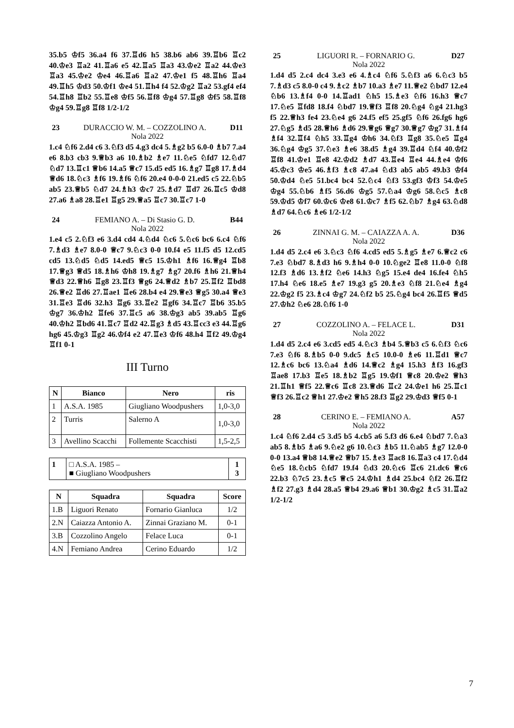35.b5 ♔f5 36.a4 f6 37.♖d6 h5 38.b6 ab6 39.♖b6 ♖c2 40.♔e3 ♖a2 41.♖a6 e5 42.♖a5 ♖a3 43.♔e2 ♖a2 44.♔e3 ♖a3 45.♔e2 ♔e4 46.♖a6 ♖a2 47.♔e1 f5 48.♖h6 ♖a4 49.♖h5 ♔d3 50.♔f1 ♔e4 51.♖h4 f4 52.♔g2 ♖a2 53.gf4 ef4 54.♖h8 ♖b2 55.♖e8 ♔f5 56.♖f8 ♔g4 57.♖g8 ♔f5 58.♖f8 ♔g4 59.♖g8 ♖f8 1/2-1/2
23 DURACCIO W. M. – COZZOLINO A. D11
Nola 2022
1.c4 ♘f6 2.d4 c6 3.♘f3 d5 4.g3 dc4 5.♗g2 b5 6.0-0 ♗b7 7.a4 e6 8.b3 cb3 9.♕b3 a6 10.♗b2 ♗e7 11.♘e5 ♘fd7 12.♘d7 ♘d7 13.♖c1 ♕b6 14.a5 ♕c7 15.d5 ed5 16.♗g7 ♖g8 17.♗d4 ♕d6 18.♘c3 ♗f6 19.♗f6 ♘f6 20.e4 0-0-0 21.ed5 c5 22.♘b5 ab5 23.♕b5 ♘d7 24.♗h3 ♔c7 25.♗d7 ♖d7 26.♖c5 ♔d8 27.a6 ♗a8 28.♖e1 ♖g5 29.♕a5 ♖c7 30.♖c7 1-0
24 FEMIANO A. – Di Stasio G. D. B44
Nola 2022
1.e4 c5 2.♘f3 e6 3.d4 cd4 4.♘d4 ♘c6 5.♘c6 bc6 6.c4 ♘f6 7.♗d3 ♗e7 8.0-0 ♕c7 9.♘c3 0-0 10.f4 e5 11.f5 d5 12.cd5 cd5 13.♘d5 ♘d5 14.ed5 ♕c5 15.♔h1 ♗f6 16.♕g4 ♖b8 17.♕g3 ♕d5 18.♗h6 ♔h8 19.♗g7 ♗g7 20.f6 ♗h6 21.♕h4 ♕d3 22.♕h6 ♖g8 23.♖f3 ♕g6 24.♕d2 ♗b7 25.♖f2 ♖bd8 26.♕e2 ♖d6 27.♖ae1 ♖e6 28.b4 e4 29.♕e3 ♕g5 30.a4 ♕e3 31.♖e3 ♖d6 32.h3 ♖g6 33.♖e2 ♖gf6 34.♖c7 ♖b6 35.b5 ♔g7 36.♔h2 ♖fe6 37.♖c5 a6 38.♔g3 ab5 39.ab5 ♖g6 40.♔h2 ♖bd6 41.♖c7 ♖d2 42.♖g3 ♗d5 43.♖cc3 e3 44.♖g6 hg6 45.♔g3 ♖g2 46.♔f4 e2 47.♖e3 ♔f6 48.h4 ♖f2 49.♔g4 ♖f1 0-1
III Turno
| N | Bianco | Nero | ris |
| --- | --- | --- | --- |
| 1 | A.S.A. 1985 | Giugliano Woodpushers | 1,0-3,0 |
| 2 | Turris | Salerno A | 1,0-3,0 |
| 3 | Avellino Scacchi | Follemente Scacchisti | 1,5-2,5 |
| 1 | □ A.S.A. 1985 – ■ Giugliano Woodpushers | 1 3 |
| N | Squadra | Squadra | Score |
| --- | --- | --- | --- |
| 1.B | Liguori Renato | Fornario Gianluca | 1/2 |
| 2.N | Caiazza Antonio A. | Zinnai Graziano M. | 0-1 |
| 3.B | Cozzolino Angelo | Felace Luca | 0-1 |
| 4.N | Femiano Andrea | Cerino Eduardo | 1/2 |
25 LIGUORI R. – FORNARIO G. D27
Nola 2022
1.d4 d5 2.c4 dc4 3.e3 e6 4.♗c4 ♘f6 5.♘f3 a6 6.♘c3 b5 7.♗d3 c5 8.0-0 c4 9.♗c2 ♗b7 10.a3 ♗e7 11.♕e2 ♘bd7 12.e4 ♘b6 13.♗f4 0-0 14.♖ad1 ♘h5 15.♗e3 ♘f6 16.h3 ♕c7 17.♘e5 ♖fd8 18.f4 ♘bd7 19.♕f3 ♖f8 20.♘g4 ♘g4 21.hg3 f5 22.♕h3 fe4 23.♘e4 g6 24.f5 ef5 25.gf5 ♘f6 26.fg6 hg6 27.♘g5 ♗d5 28.♕h6 ♗d6 29.♕g6 ♕g7 30.♕g7 ♔g7 31.♗f4 ♗f4 32.♖f4 ♘h5 33.♖g4 ♔h6 34.♘f3 ♖g8 35.♘e5 ♖g4 36.♘g4 ♔g5 37.♘e3 ♗e6 38.d5 ♗g4 39.♖d4 ♘f4 40.♔f2 ♖f8 41.♔e1 ♖e8 42.♔d2 ♗d7 43.♖e4 ♖e4 44.♗e4 ♔f6 45.♔c3 ♔e5 46.♗f3 ♗c8 47.a4 ♘d3 ab5 ab5 49.b3 ♔f4 50.♔d4 ♘e5 51.bc4 bc4 52.♘c4 ♘f3 53.gf3 ♔f3 54.♔e5 ♔g4 55.♘b6 ♗f5 56.d6 ♔g5 57.♘a4 ♔g6 58.♘c5 ♗c8 59.♔d5 ♔f7 60.♔c6 ♔e8 61.♔c7 ♗f5 62.♘b7 ♗g4 63.♘d8 ♗d7 64.♘c6 ♗e6 1/2-1/2
26 ZINNAI G. M. – CAIAZZA A. A. D36
Nola 2022
1.d4 d5 2.c4 e6 3.♘c3 ♘f6 4.cd5 ed5 5.♗g5 ♗e7 6.♕c2 c6 7.e3 ♘bd7 8.♗d3 h6 9.♗h4 0-0 10.♘ge2 ♖e8 11.0-0 ♘f8 12.f3 ♗d6 13.♗f2 ♘e6 14.h3 ♘g5 15.e4 de4 16.fe4 ♘h5 17.h4 ♘e6 18.e5 ♗e7 19.g3 g5 20.♗e3 ♘f8 21.♘e4 ♗g4 22.♔g2 f5 23.♗c4 ♔g7 24.♘f2 b5 25.♘g4 bc4 26.♖f5 ♕d5 27.♔h2 ♘e6 28.♘f6 1-0
27 COZZOLINO A. – FELACE L. D31
Nola 2022
1.d4 d5 2.c4 e6 3.cd5 ed5 4.♘c3 ♗b4 5.♕b3 c5 6.♘f3 ♘c6 7.e3 ♘f6 8.♗b5 0-0 9.dc5 ♗c5 10.0-0 ♗e6 11.♖d1 ♕c7 12.♗c6 bc6 13.♘a4 ♗d6 14.♕c2 ♗g4 15.h3 ♗f3 16.gf3 ♖ae8 17.b3 ♖e5 18.♗b2 ♖g5 19.♔f1 ♕c8 20.♔e2 ♕h3 21.♖h1 ♕f5 22.♕c6 ♖c8 23.♕d6 ♖c2 24.♔e1 h6 25.♖c1 ♕f3 26.♖c2 ♕h1 27.♔e2 ♕h5 28.f3 ♖g2 29.♔d3 ♕f5 0-1
28 CERINO E. – FEMIANO A. A57
Nola 2022
1.c4 ♘f6 2.d4 c5 3.d5 b5 4.cb5 a6 5.f3 d6 6.e4 ♘bd7 7.♘a3 ab5 8.♗b5 ♗a6 9.♘e2 g6 10.♘c3 ♗b5 11.♘ab5 ♗g7 12.0-0 0-0 13.a4 ♕b8 14.♕e2 ♕b7 15.♗e3 ♖ac8 16.♖a3 c4 17.♘d4 ♘e5 18.♘cb5 ♘fd7 19.f4 ♘d3 20.♘c6 ♖c6 21.dc6 ♕c6 22.b3 ♘7c5 23.♗c5 ♕c5 24.♔h1 ♗d4 25.bc4 ♘f2 26.♖f2 ♗f2 27.g3 ♗d4 28.a5 ♕b4 29.a6 ♕b1 30.♔g2 ♗c5 31.♖a2 1/2-1/2
7